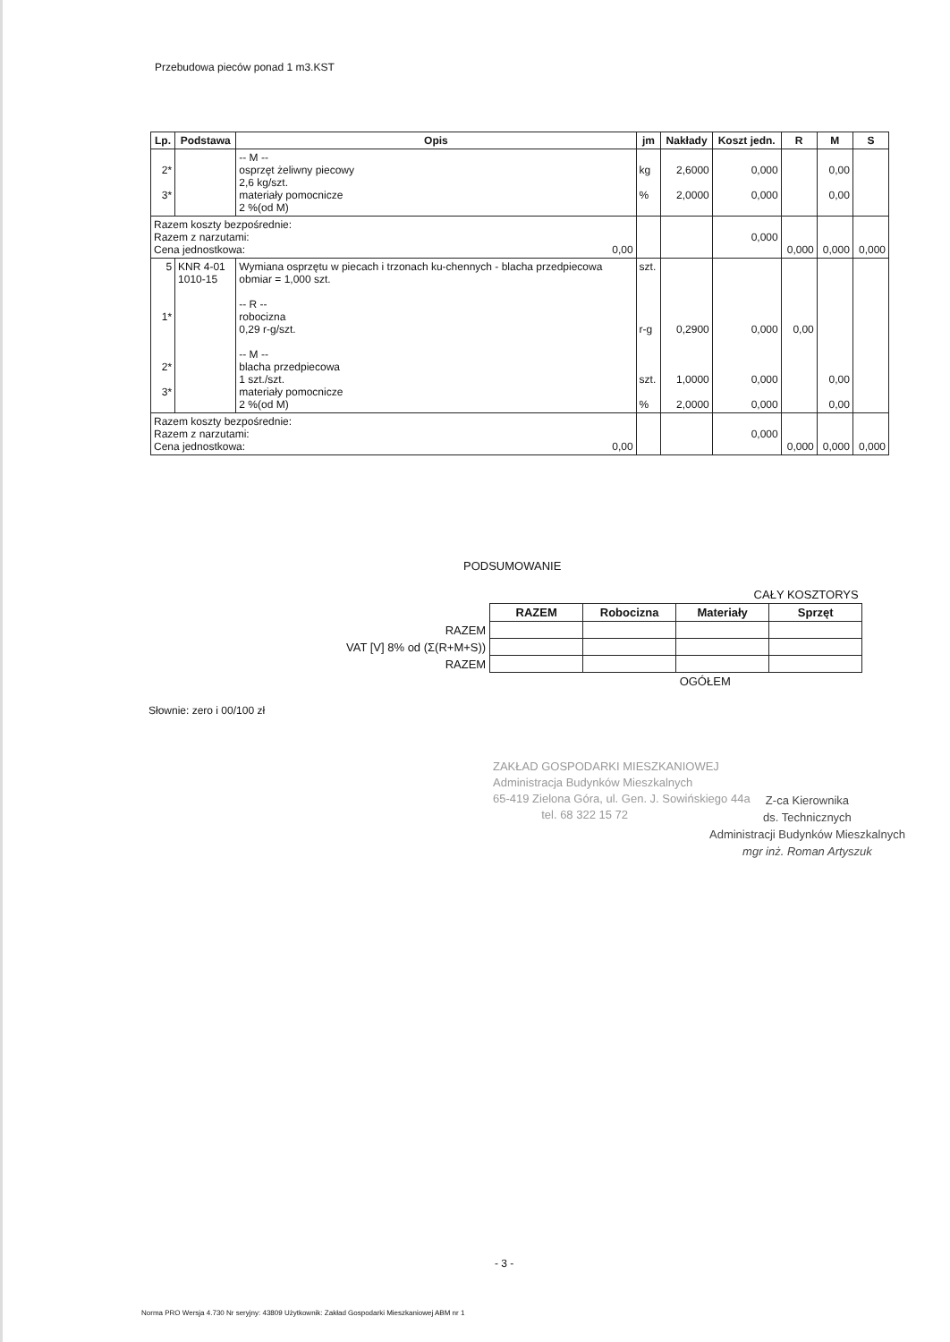Przebudowa pieców ponad 1 m3.KST
| Lp. | Podstawa | Opis | jm | Nakłady | Koszt jedn. | R | M | S |
| --- | --- | --- | --- | --- | --- | --- | --- | --- |
| 2* 3* | | -- M -- osprzęt żeliwny piecowy 2,6 kg/szt. materiały pomocnicze 2 %(od M) | kg % | 2,6000 2,0000 | 0,000 0,000 | | 0,00 0,00 | |
| Razem koszty bezpośrednie: Razem z narzutami: Cena jednostkowa: 0,00 | | | | | 0,000 | 0,000 | 0,000 | 0,000 |
| 5 1* 2* 3* | KNR 4-01 1010-15 | Wymiana osprzętu w piecach i trzonach ku-chennych - blacha przedpiecowa obmiar = 1,000 szt. -- R -- robocizna 0,29 r-g/szt. -- M -- blacha przedpiecowa 1 szt./szt. materiały pomocnicze 2 %(od M) | szt. r-g szt. % | 0,2900 1,0000 2,0000 | 0,000 0,000 0,000 | 0,00 | 0,00 0,00 | |
| Razem koszty bezpośrednie: Razem z narzutami: Cena jednostkowa: 0,00 | | | | | 0,000 | 0,000 | 0,000 | 0,000 |
PODSUMOWANIE
| | CAŁY KOSZTORYS | | | |
| | RAZEM | Robocizna | Materiały | Sprzęt |
| RAZEM | | | | |
| VAT [V] 8% od (Σ(R+M+S)) | | | | |
| RAZEM | | | | |
| | | | OGÓŁEM | |
Słownie: zero i 00/100 zł
ZAKŁAD GOSPODARKI MIESZKANIOWEJ
Administracja Budynków Mieszkalnych
65-419 Zielona Góra, ul. Gen. J. Sowińskiego 44a
tel. 68 322 15 72
Z-ca Kierownika
ds. Technicznych
Administracji Budynków Mieszkalnych
mgr inż. Roman Artyszuk
- 3 -
Norma PRO Wersja 4.730 Nr seryjny: 43809 Użytkownik: Zakład Gospodarki Mieszkaniowej ABM nr 1